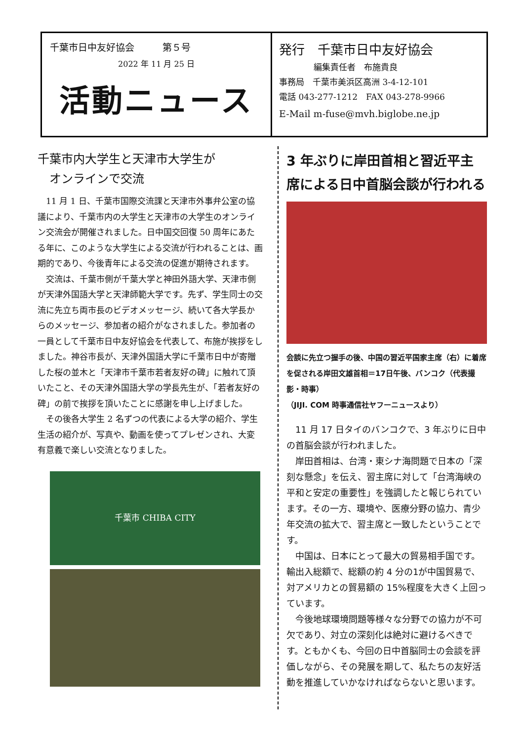千葉市日中友好協会　　　第５号
2022 年 11 月 25 日
活動ニュース
発行　千葉市日中友好協会
編集責任者　布施貴良
事務局　千葉市美浜区高洲 3-4-12-101
電話 043-277-1212　FAX 043-278-9966
E-Mail m-fuse@mvh.biglobe.ne.jp
千葉市内大学生と天津市大学生が
　オンラインで交流
11 月 1 日、千葉市国際交流課と天津市外事弁公室の協議により、千葉市内の大学生と天津市の大学生のオンライン交流会が開催されました。日中国交回復 50 周年にあたる年に、このような大学生による交流が行われることは、画期的であり、今後青年による交流の促進が期待されます。
交流は、千葉市側が千葉大学と神田外語大学、天津市側が天津外国語大学と天津師範大学です。先ず、学生同士の交流に先立ち両市長のビデオメッセージ、続いて各大学長からのメッセージ、参加者の紹介がなされました。参加者の一員として千葉市日中友好協会を代表して、布施が挨拶をしました。神谷市長が、天津外国語大学に千葉市日中が寄贈した桜の並木と「天津市千葉市若者友好の碑」に触れて頂いたこと、その天津外国語大学の学長先生が、「若者友好の碑」の前で挨拶を頂いたことに感謝を申し上げました。
その後各大学生 2 名ずつの代表による大学の紹介、学生生活の紹介が、写真や、動画を使ってプレゼンされ、大変有意義で楽しい交流となりました。
千葉市 CHIBA CITY
3 年ぶりに岸田首相と習近平主席による日中首脳会談が行われる
会談に先立つ握手の後、中国の習近平国家主席（右）に着席を促される岸田文雄首相＝17日午後、バンコク（代表撮影・時事）
（JIJI. COM 時事通信社ヤフーニュースより）
11 月 17 日タイのバンコクで、3 年ぶりに日中の首脳会談が行われました。
岸田首相は、台湾・東シナ海問題で日本の「深刻な懸念」を伝え、習主席に対して「台湾海峡の平和と安定の重要性」を強調したと報じられています。その一方、環境や、医療分野の協力、青少年交流の拡大で、習主席と一致したということです。
中国は、日本にとって最大の貿易相手国です。輸出入総額で、総額の約 4 分の1が中国貿易で、対アメリカとの貿易額の 15%程度を大きく上回っています。
今後地球環境問題等様々な分野での協力が不可欠であり、対立の深刻化は絶対に避けるべきです。ともかくも、今回の日中首脳同士の会談を評価しながら、その発展を期して、私たちの友好活動を推進していかなければならないと思います。